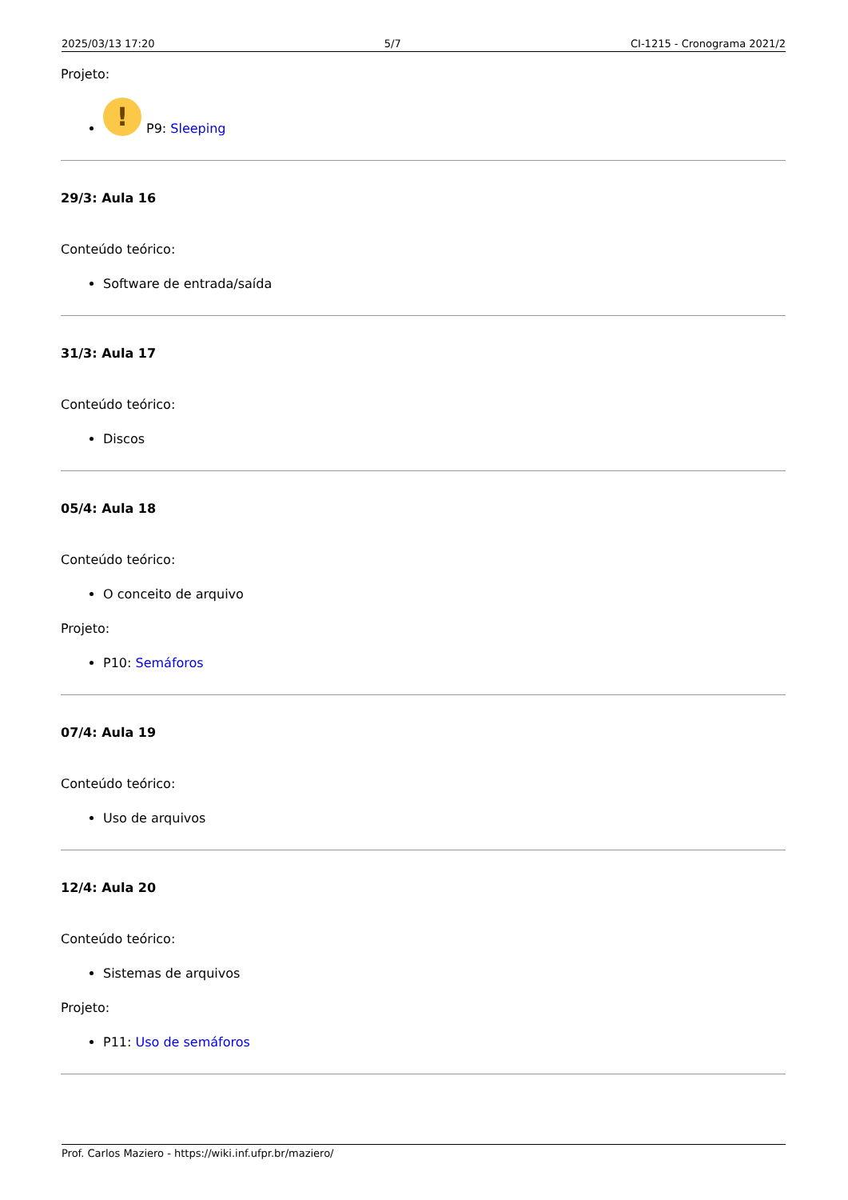2025/03/13 17:20 5/7 CI-1215 - Cronograma 2021/2
Projeto:
! P9: Sleeping
29/3: Aula 16
Conteúdo teórico:
Software de entrada/saída
31/3: Aula 17
Conteúdo teórico:
Discos
05/4: Aula 18
Conteúdo teórico:
O conceito de arquivo
Projeto:
P10: Semáforos
07/4: Aula 19
Conteúdo teórico:
Uso de arquivos
12/4: Aula 20
Conteúdo teórico:
Sistemas de arquivos
Projeto:
P11: Uso de semáforos
Prof. Carlos Maziero - https://wiki.inf.ufpr.br/maziero/